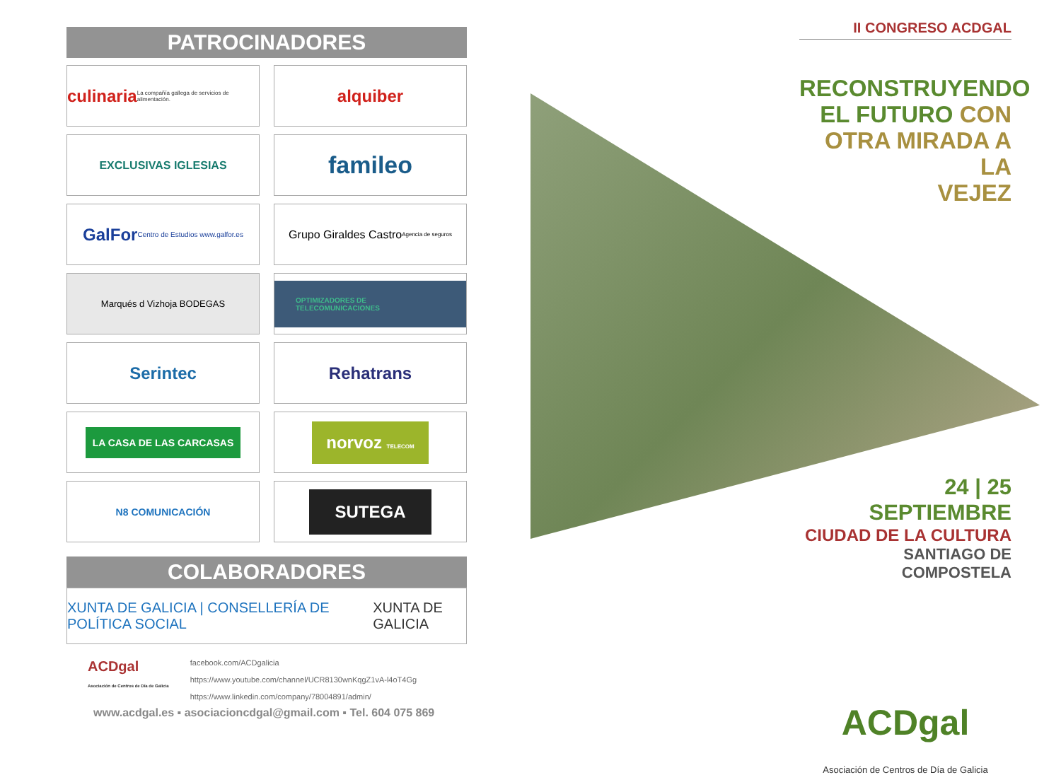PATROCINADORES
culinaria
La compañía gallega de servicios de alimentación.
alquiber
EXCLUSIVAS IGLESIAS
famileo
GalFor
Centro de Estudios www.galfor.es
Grupo Giraldes Castro Agencia de seguros
Marqués d Vizhoja BODEGAS
OPTIMIZADORES DE TELECOMUNICACIONES
Serintec
Rehatrans
LA CASA DE LAS CARCASAS
norvoz TELECOM
N8 COMUNICACIÓN
SUTEGA
COLABORADORES
XUNTA DE GALICIA | CONSELLERÍA DE POLÍTICA SOCIAL XUNTA DE GALICIA
ACDgal
Asociación de Centros de Día de Galicia
facebook.com/ACDgalicia
https://www.youtube.com/channel/UCR8130wnKqgZ1vA-l4oT4Gg
https://www.linkedin.com/company/78004891/admin/
www.acdgal.es ▪ asociacioncdgal@gmail.com ▪ Tel. 604 075 869
II CONGRESO ACDGAL
RECONSTRUYENDO
EL FUTURO CON
OTRA MIRADA A LA
VEJEZ
24 | 25 SEPTIEMBRE
CIUDAD DE LA CULTURA
SANTIAGO DE COMPOSTELA
ACDgal
Asociación de Centros de Día de Galicia